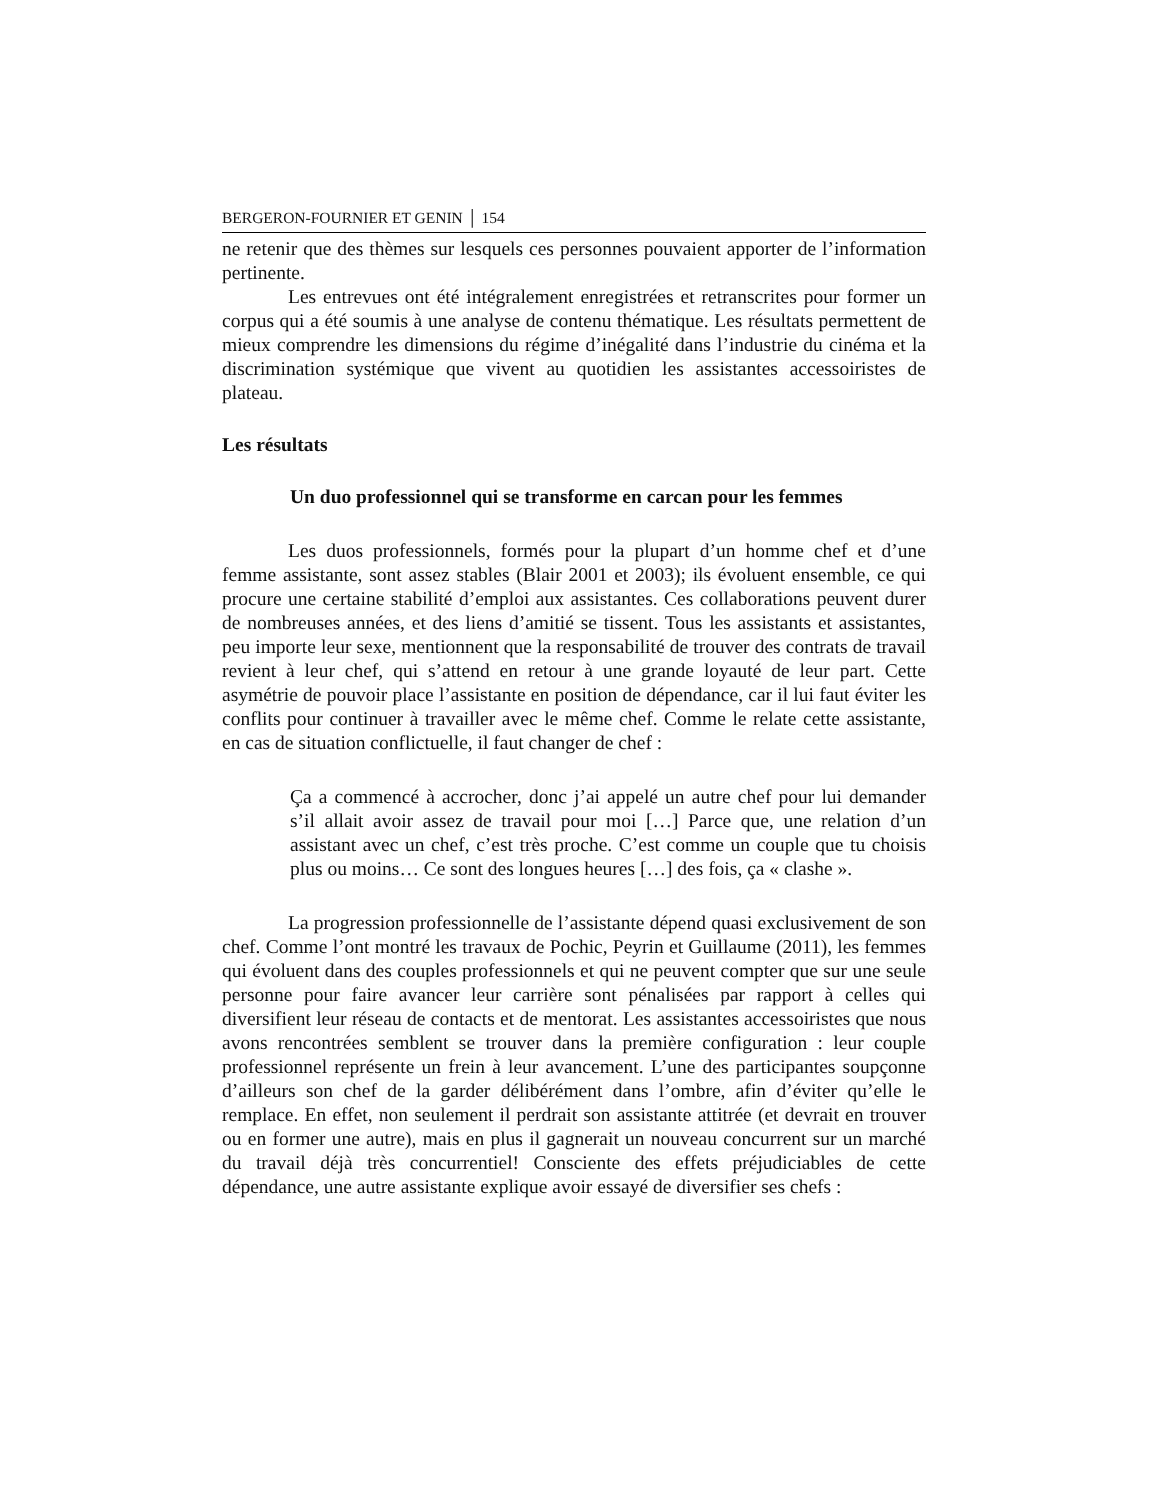BERGERON-FOURNIER ET GENIN │ 154
ne retenir que des thèmes sur lesquels ces personnes pouvaient apporter de l’information pertinente.
Les entrevues ont été intégralement enregistrées et retranscrites pour former un corpus qui a été soumis à une analyse de contenu thématique. Les résultats permettent de mieux comprendre les dimensions du régime d’inégalité dans l’industrie du cinéma et la discrimination systémique que vivent au quotidien les assistantes accessoiristes de plateau.
Les résultats
Un duo professionnel qui se transforme en carcan pour les femmes
Les duos professionnels, formés pour la plupart d’un homme chef et d’une femme assistante, sont assez stables (Blair 2001 et 2003); ils évoluent ensemble, ce qui procure une certaine stabilité d’emploi aux assistantes. Ces collaborations peuvent durer de nombreuses années, et des liens d’amitié se tissent. Tous les assistants et assistantes, peu importe leur sexe, mentionnent que la responsabilité de trouver des contrats de travail revient à leur chef, qui s’attend en retour à une grande loyauté de leur part. Cette asymétrie de pouvoir place l’assistante en position de dépendance, car il lui faut éviter les conflits pour continuer à travailler avec le même chef. Comme le relate cette assistante, en cas de situation conflictuelle, il faut changer de chef :
Ça a commencé à accrocher, donc j’ai appelé un autre chef pour lui demander s’il allait avoir assez de travail pour moi […] Parce que, une relation d’un assistant avec un chef, c’est très proche. C’est comme un couple que tu choisis plus ou moins… Ce sont des longues heures […] des fois, ça « clashe ».
La progression professionnelle de l’assistante dépend quasi exclusivement de son chef. Comme l’ont montré les travaux de Pochic, Peyrin et Guillaume (2011), les femmes qui évoluent dans des couples professionnels et qui ne peuvent compter que sur une seule personne pour faire avancer leur carrière sont pénalisées par rapport à celles qui diversifient leur réseau de contacts et de mentorat. Les assistantes accessoiristes que nous avons rencontrées semblent se trouver dans la première configuration : leur couple professionnel représente un frein à leur avancement. L’une des participantes soupçonne d’ailleurs son chef de la garder délibérément dans l’ombre, afin d’éviter qu’elle le remplace. En effet, non seulement il perdrait son assistante attitrée (et devrait en trouver ou en former une autre), mais en plus il gagnerait un nouveau concurrent sur un marché du travail déjà très concurrentiel! Consciente des effets préjudiciables de cette dépendance, une autre assistante explique avoir essayé de diversifier ses chefs :